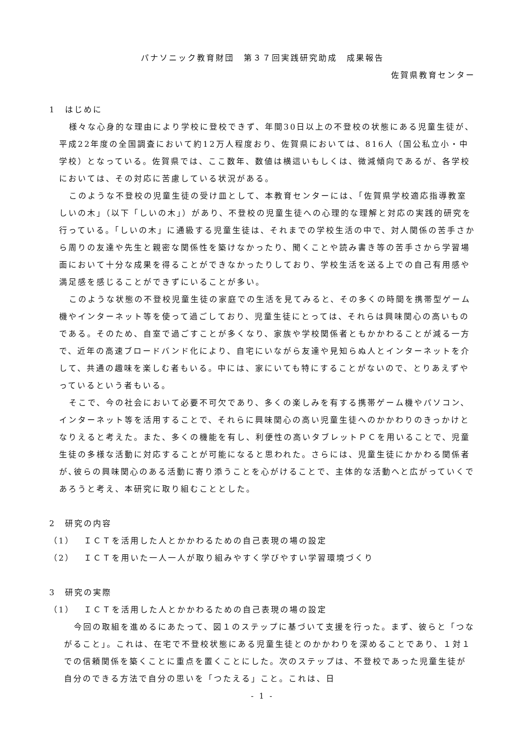パナソニック教育財団　第３７回実践研究助成　成果報告
佐賀県教育センター
1　はじめに
様々な心身的な理由により学校に登校できず、年間30日以上の不登校の状態にある児童生徒が、平成22年度の全国調査において約12万人程度おり、佐賀県においては、816人（国公私立小・中学校）となっている。佐賀県では、ここ数年、数値は横這いもしくは、微減傾向であるが、各学校においては、その対応に苦慮している状況がある。
このような不登校の児童生徒の受け皿として、本教育センターには、「佐賀県学校適応指導教室　しいの木」（以下「しいの木」）があり、不登校の児童生徒への心理的な理解と対応の実践的研究を行っている。「しいの木」に通級する児童生徒は、それまでの学校生活の中で、対人関係の苦手さから周りの友達や先生と親密な関係性を築けなかったり、聞くことや読み書き等の苦手さから学習場面において十分な成果を得ることができなかったりしており、学校生活を送る上での自己有用感や満足感を感じることができずにいることが多い。
このような状態の不登校児童生徒の家庭での生活を見てみると、その多くの時間を携帯型ゲーム機やインターネット等を使って過ごしており、児童生徒にとっては、それらは興味関心の高いものである。そのため、自室で過ごすことが多くなり、家族や学校関係者ともかかわることが減る一方で、近年の高速ブロードバンド化により、自宅にいながら友達や見知らぬ人とインターネットを介して、共通の趣味を楽しむ者もいる。中には、家にいても特にすることがないので、とりあえずやっているという者もいる。
そこで、今の社会において必要不可欠であり、多くの楽しみを有する携帯ゲーム機やパソコン、インターネット等を活用することで、それらに興味関心の高い児童生徒へのかかわりのきっかけとなりえると考えた。また、多くの機能を有し、利便性の高いタブレットＰＣを用いることで、児童生徒の多様な活動に対応することが可能になると思われた。さらには、児童生徒にかかわる関係者が､彼らの興味関心のある活動に寄り添うことを心がけることで、主体的な活動へと広がっていくであろうと考え、本研究に取り組むこととした。
2　研究の内容
（1）　ＩＣＴを活用した人とかかわるための自己表現の場の設定
（2）　ＩＣＴを用いた一人一人が取り組みやすく学びやすい学習環境づくり
3　研究の実際
（1）　ＩＣＴを活用した人とかかわるための自己表現の場の設定
今回の取組を進めるにあたって、図１のステップに基づいて支援を行った。まず、彼らと「つながること」。これは、在宅で不登校状態にある児童生徒とのかかわりを深めることであり、１対１での信頼関係を築くことに重点を置くことにした。次のステップは、不登校であった児童生徒が自分のできる方法で自分の思いを「つたえる」こと。これは、日
- 1 -